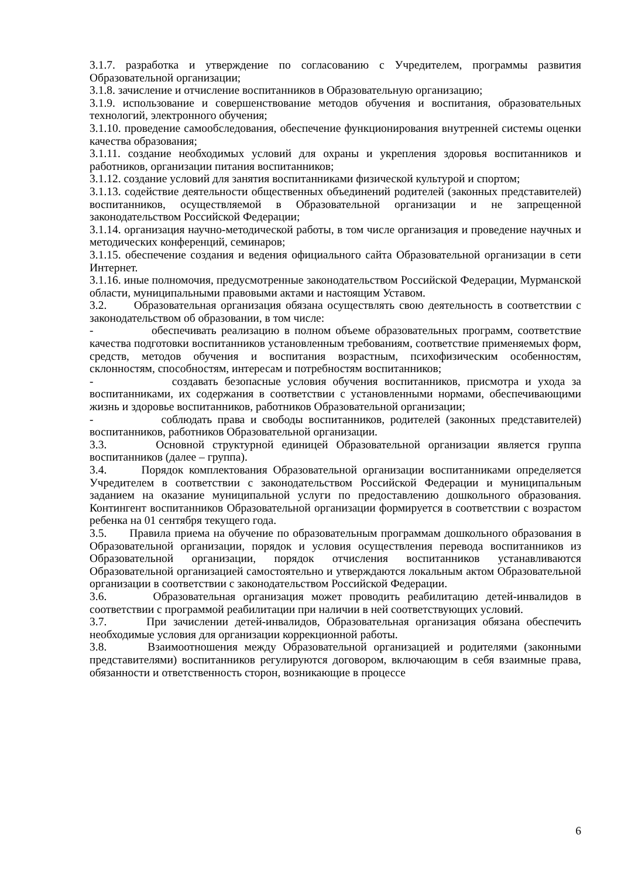3.1.7. разработка и утверждение по согласованию с Учредителем, программы развития Образовательной организации;
3.1.8. зачисление и отчисление воспитанников в Образовательную организацию;
3.1.9. использование и совершенствование методов обучения и воспитания, образовательных технологий, электронного обучения;
3.1.10. проведение самообследования, обеспечение функционирования внутренней системы оценки качества образования;
3.1.11. создание необходимых условий для охраны и укрепления здоровья воспитанников и работников, организации питания воспитанников;
3.1.12. создание условий для занятия воспитанниками физической культурой и спортом;
3.1.13. содействие деятельности общественных объединений родителей (законных представителей) воспитанников, осуществляемой в Образовательной организации и не запрещенной законодательством Российской Федерации;
3.1.14. организация научно-методической работы, в том числе организация и проведение научных и методических конференций, семинаров;
3.1.15. обеспечение создания и ведения официального сайта Образовательной организации в сети Интернет.
3.1.16. иные полномочия, предусмотренные законодательством Российской Федерации, Мурманской области, муниципальными правовыми актами и настоящим Уставом.
3.2. Образовательная организация обязана осуществлять свою деятельность в соответствии с законодательством об образовании, в том числе:
- обеспечивать реализацию в полном объеме образовательных программ, соответствие качества подготовки воспитанников установленным требованиям, соответствие применяемых форм, средств, методов обучения и воспитания возрастным, психофизическим особенностям, склонностям, способностям, интересам и потребностям воспитанников;
- создавать безопасные условия обучения воспитанников, присмотра и ухода за воспитанниками, их содержания в соответствии с установленными нормами, обеспечивающими жизнь и здоровье воспитанников, работников Образовательной организации;
- соблюдать права и свободы воспитанников, родителей (законных представителей) воспитанников, работников Образовательной организации.
3.3. Основной структурной единицей Образовательной организации является группа воспитанников (далее – группа).
3.4. Порядок комплектования Образовательной организации воспитанниками определяется Учредителем в соответствии с законодательством Российской Федерации и муниципальным заданием на оказание муниципальной услуги по предоставлению дошкольного образования. Контингент воспитанников Образовательной организации формируется в соответствии с возрастом ребенка на 01 сентября текущего года.
3.5. Правила приема на обучение по образовательным программам дошкольного образования в Образовательной организации, порядок и условия осуществления перевода воспитанников из Образовательной организации, порядок отчисления воспитанников устанавливаются Образовательной организацией самостоятельно и утверждаются локальным актом Образовательной организации в соответствии с законодательством Российской Федерации.
3.6. Образовательная организация может проводить реабилитацию детей-инвалидов в соответствии с программой реабилитации при наличии в ней соответствующих условий.
3.7. При зачислении детей-инвалидов, Образовательная организация обязана обеспечить необходимые условия для организации коррекционной работы.
3.8. Взаимоотношения между Образовательной организацией и родителями (законными представителями) воспитанников регулируются договором, включающим в себя взаимные права, обязанности и ответственность сторон, возникающие в процессе
6